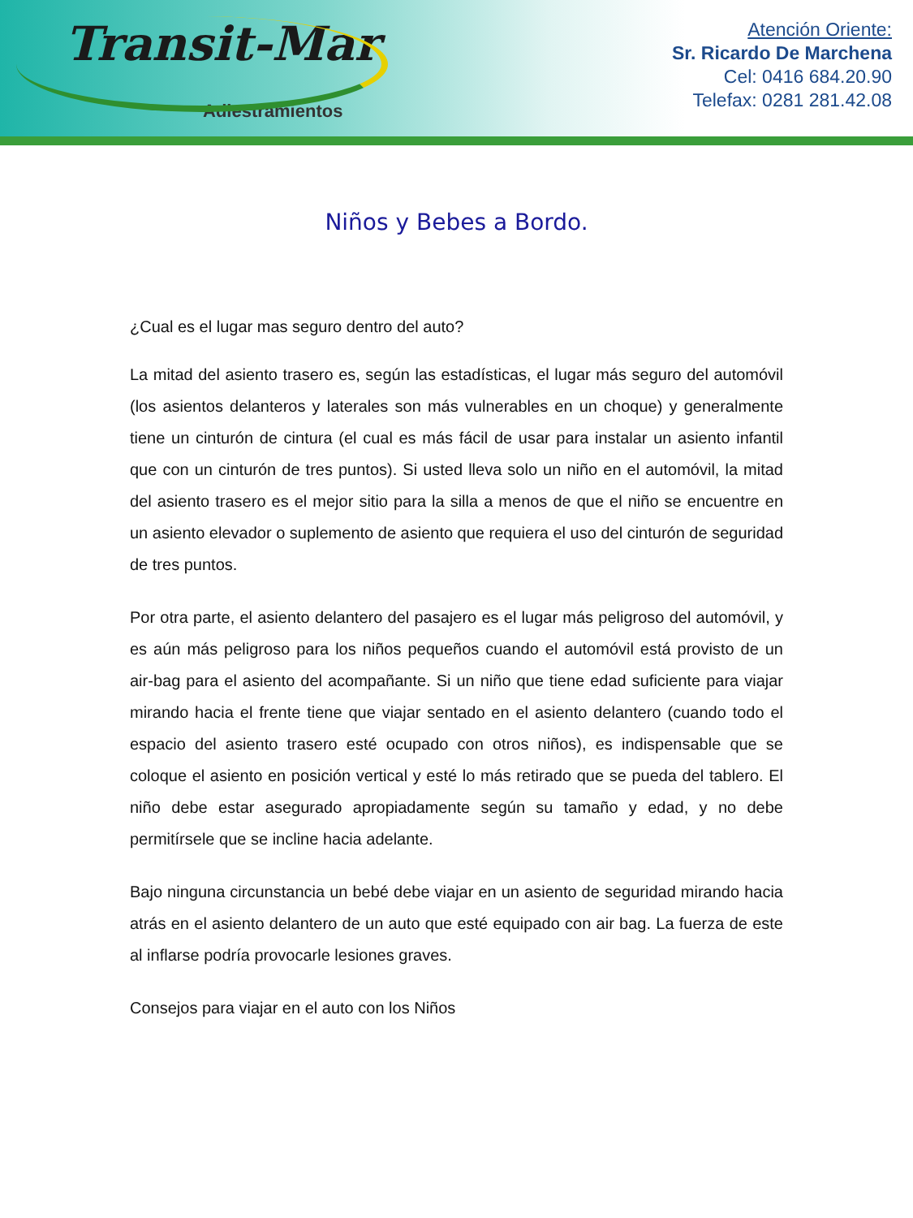Transit-Mar
Adiestramientos
Atención Oriente:
Sr. Ricardo De Marchena
Cel: 0416 684.20.90
Telefax: 0281 281.42.08
Niños y Bebes a Bordo.
¿Cual es el lugar mas seguro dentro del auto?
La mitad del asiento trasero es, según las estadísticas, el lugar más seguro del automóvil (los asientos delanteros y laterales son más vulnerables en un choque) y generalmente tiene un cinturón de cintura (el cual es más fácil de usar para instalar un asiento infantil que con un cinturón de tres puntos). Si usted lleva solo un niño en el automóvil, la mitad del asiento trasero es el mejor sitio para la silla a menos de que el niño se encuentre en un asiento elevador o suplemento de asiento que requiera el uso del cinturón de seguridad de tres puntos.
Por otra parte, el asiento delantero del pasajero es el lugar más peligroso del automóvil, y es aún más peligroso para los niños pequeños cuando el automóvil está provisto de un air-bag para el asiento del acompañante. Si un niño que tiene edad suficiente para viajar mirando hacia el frente tiene que viajar sentado en el asiento delantero (cuando todo el espacio del asiento trasero esté ocupado con otros niños), es indispensable que se coloque el asiento en posición vertical y esté lo más retirado que se pueda del tablero. El niño debe estar asegurado apropiadamente según su tamaño y edad, y no debe permitírsele que se incline hacia adelante.
Bajo ninguna circunstancia un bebé debe viajar en un asiento de seguridad mirando hacia atrás en el asiento delantero de un auto que esté equipado con air bag. La fuerza de este al inflarse podría provocarle lesiones graves.
Consejos para viajar en el auto con los Niños